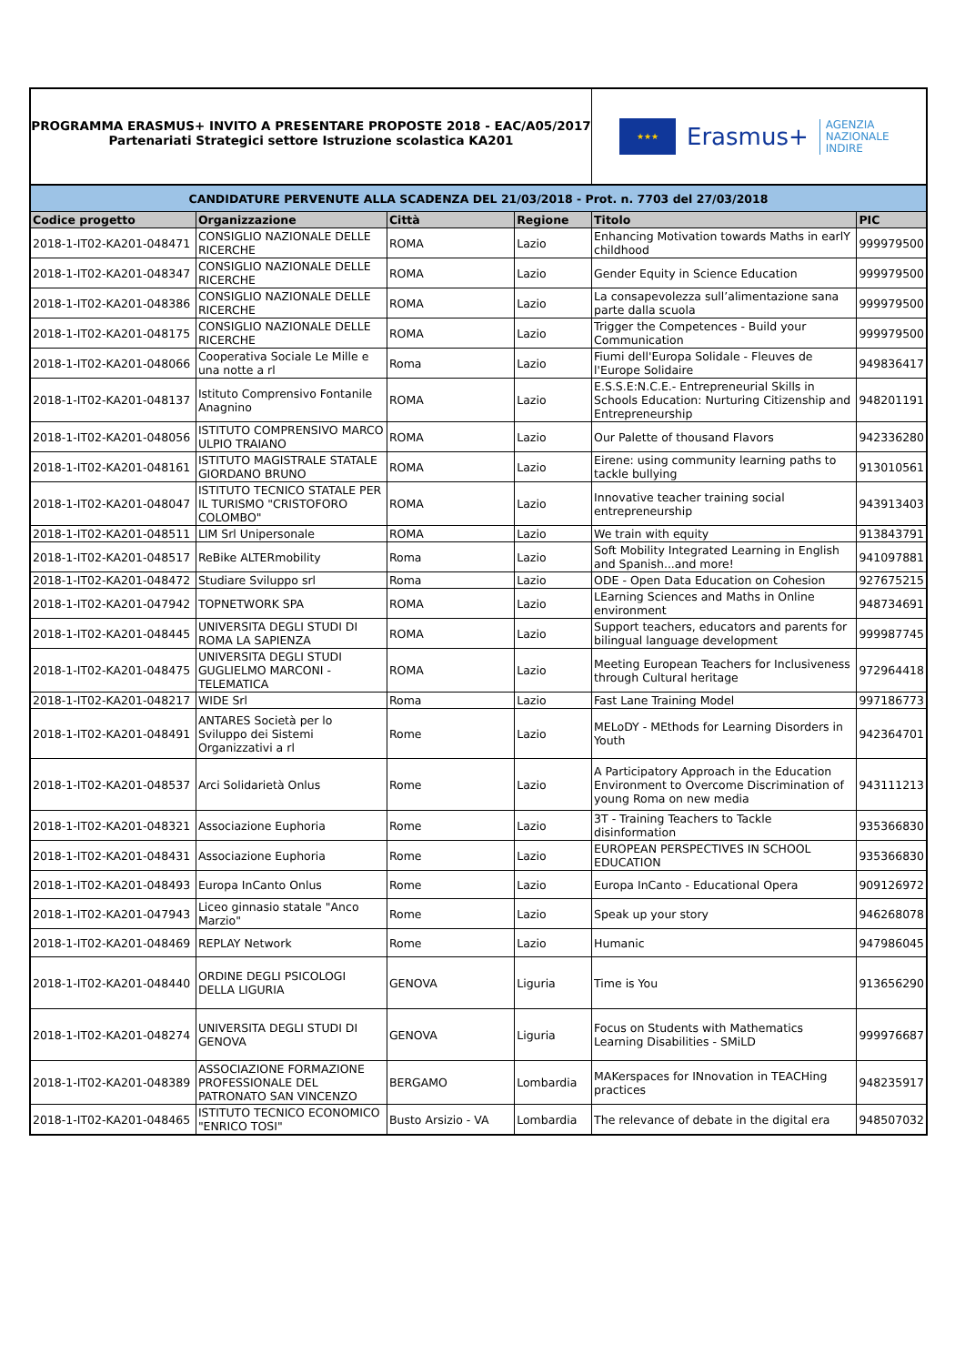PROGRAMMA ERASMUS+ INVITO A PRESENTARE PROPOSTE 2018 - EAC/A05/2017
Partenariati Strategici settore Istruzione scolastica KA201
★★★
Erasmus+ AGENZIA
NAZIONALE
INDIRE
| CANDIDATURE PERVENUTE ALLA SCADENZA DEL 21/03/2018 - Prot. n. 7703 del 27/03/2018 | | | | | |
| Codice progetto | Organizzazione | Città | Regione | Titolo | PIC |
| 2018-1-IT02-KA201-048471 | CONSIGLIO NAZIONALE DELLE RICERCHE | ROMA | Lazio | Enhancing Motivation towards Maths in earlY childhood | 999979500 |
| 2018-1-IT02-KA201-048347 | CONSIGLIO NAZIONALE DELLE RICERCHE | ROMA | Lazio | Gender Equity in Science Education | 999979500 |
| 2018-1-IT02-KA201-048386 | CONSIGLIO NAZIONALE DELLE RICERCHE | ROMA | Lazio | La consapevolezza sull’alimentazione sana parte dalla scuola | 999979500 |
| 2018-1-IT02-KA201-048175 | CONSIGLIO NAZIONALE DELLE RICERCHE | ROMA | Lazio | Trigger the Competences - Build your Communication | 999979500 |
| 2018-1-IT02-KA201-048066 | Cooperativa Sociale Le Mille e una notte a rl | Roma | Lazio | Fiumi dell'Europa Solidale - Fleuves de l'Europe Solidaire | 949836417 |
| 2018-1-IT02-KA201-048137 | Istituto Comprensivo Fontanile Anagnino | ROMA | Lazio | E.S.S.E:N.C.E.- Entrepreneurial Skills in Schools Education: Nurturing Citizenship and Entrepreneurship | 948201191 |
| 2018-1-IT02-KA201-048056 | ISTITUTO COMPRENSIVO MARCO ULPIO TRAIANO | ROMA | Lazio | Our Palette of thousand Flavors | 942336280 |
| 2018-1-IT02-KA201-048161 | ISTITUTO MAGISTRALE STATALE GIORDANO BRUNO | ROMA | Lazio | Eirene: using community learning paths to tackle bullying | 913010561 |
| 2018-1-IT02-KA201-048047 | ISTITUTO TECNICO STATALE PER IL TURISMO "CRISTOFORO COLOMBO" | ROMA | Lazio | Innovative teacher training social entrepreneurship | 943913403 |
| 2018-1-IT02-KA201-048511 | LIM Srl Unipersonale | ROMA | Lazio | We train with equity | 913843791 |
| 2018-1-IT02-KA201-048517 | ReBike ALTERmobility | Roma | Lazio | Soft Mobility Integrated Learning in English and Spanish...and more! | 941097881 |
| 2018-1-IT02-KA201-048472 | Studiare Sviluppo srl | Roma | Lazio | ODE - Open Data Education on Cohesion | 927675215 |
| 2018-1-IT02-KA201-047942 | TOPNETWORK SPA | ROMA | Lazio | LEarning Sciences and Maths in Online environment | 948734691 |
| 2018-1-IT02-KA201-048445 | UNIVERSITA DEGLI STUDI DI ROMA LA SAPIENZA | ROMA | Lazio | Support teachers, educators and parents for bilingual language development | 999987745 |
| 2018-1-IT02-KA201-048475 | UNIVERSITA DEGLI STUDI GUGLIELMO MARCONI - TELEMATICA | ROMA | Lazio | Meeting European Teachers for Inclusiveness through Cultural heritage | 972964418 |
| 2018-1-IT02-KA201-048217 | WIDE Srl | Roma | Lazio | Fast Lane Training Model | 997186773 |
| 2018-1-IT02-KA201-048491 | ANTARES Società per lo Sviluppo dei Sistemi Organizzativi a rl | Rome | Lazio | MELoDY - MEthods for Learning Disorders in Youth | 942364701 |
| 2018-1-IT02-KA201-048537 | Arci Solidarietà Onlus | Rome | Lazio | A Participatory Approach in the Education Environment to Overcome Discrimination of young Roma on new media | 943111213 |
| 2018-1-IT02-KA201-048321 | Associazione Euphoria | Rome | Lazio | 3T - Training Teachers to Tackle disinformation | 935366830 |
| 2018-1-IT02-KA201-048431 | Associazione Euphoria | Rome | Lazio | EUROPEAN PERSPECTIVES IN SCHOOL EDUCATION | 935366830 |
| 2018-1-IT02-KA201-048493 | Europa InCanto Onlus | Rome | Lazio | Europa InCanto - Educational Opera | 909126972 |
| 2018-1-IT02-KA201-047943 | Liceo ginnasio statale "Anco Marzio" | Rome | Lazio | Speak up your story | 946268078 |
| 2018-1-IT02-KA201-048469 | REPLAY Network | Rome | Lazio | Humanic | 947986045 |
| 2018-1-IT02-KA201-048440 | ORDINE DEGLI PSICOLOGI DELLA LIGURIA | GENOVA | Liguria | Time is You | 913656290 |
| 2018-1-IT02-KA201-048274 | UNIVERSITA DEGLI STUDI DI GENOVA | GENOVA | Liguria | Focus on Students with Mathematics Learning Disabilities - SMiLD | 999976687 |
| 2018-1-IT02-KA201-048389 | ASSOCIAZIONE FORMAZIONE PROFESSIONALE DEL PATRONATO SAN VINCENZO | BERGAMO | Lombardia | MAKerspaces for INnovation in TEACHing practices | 948235917 |
| 2018-1-IT02-KA201-048465 | ISTITUTO TECNICO ECONOMICO "ENRICO TOSI" | Busto Arsizio - VA | Lombardia | The relevance of debate in the digital era | 948507032 |